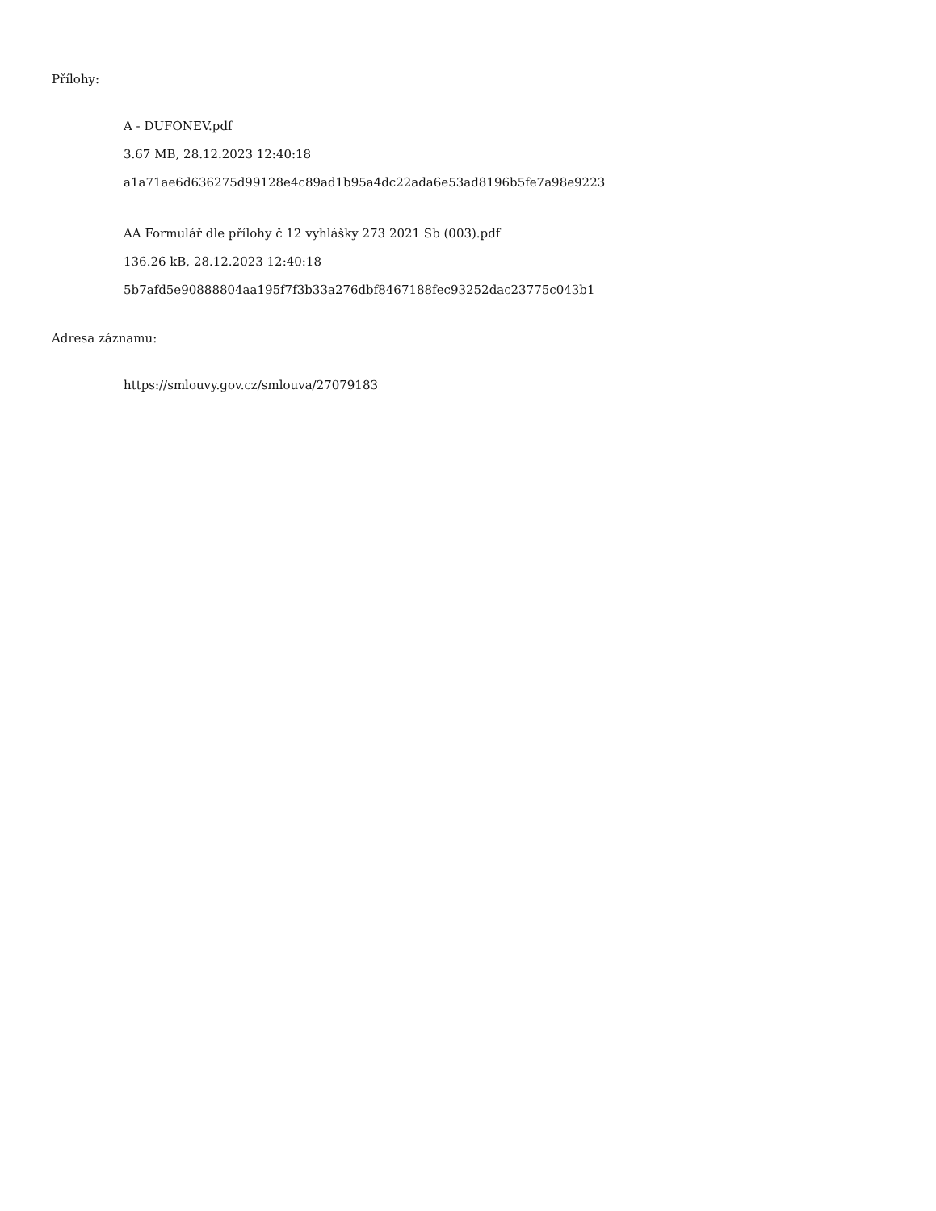Přílohy:
A - DUFONEV.pdf
3.67 MB, 28.12.2023 12:40:18
a1a71ae6d636275d99128e4c89ad1b95a4dc22ada6e53ad8196b5fe7a98e9223
AA Formulář dle přílohy č 12 vyhlášky 273 2021 Sb (003).pdf
136.26 kB, 28.12.2023 12:40:18
5b7afd5e90888804aa195f7f3b33a276dbf8467188fec93252dac23775c043b1
Adresa záznamu:
https://smlouvy.gov.cz/smlouva/27079183